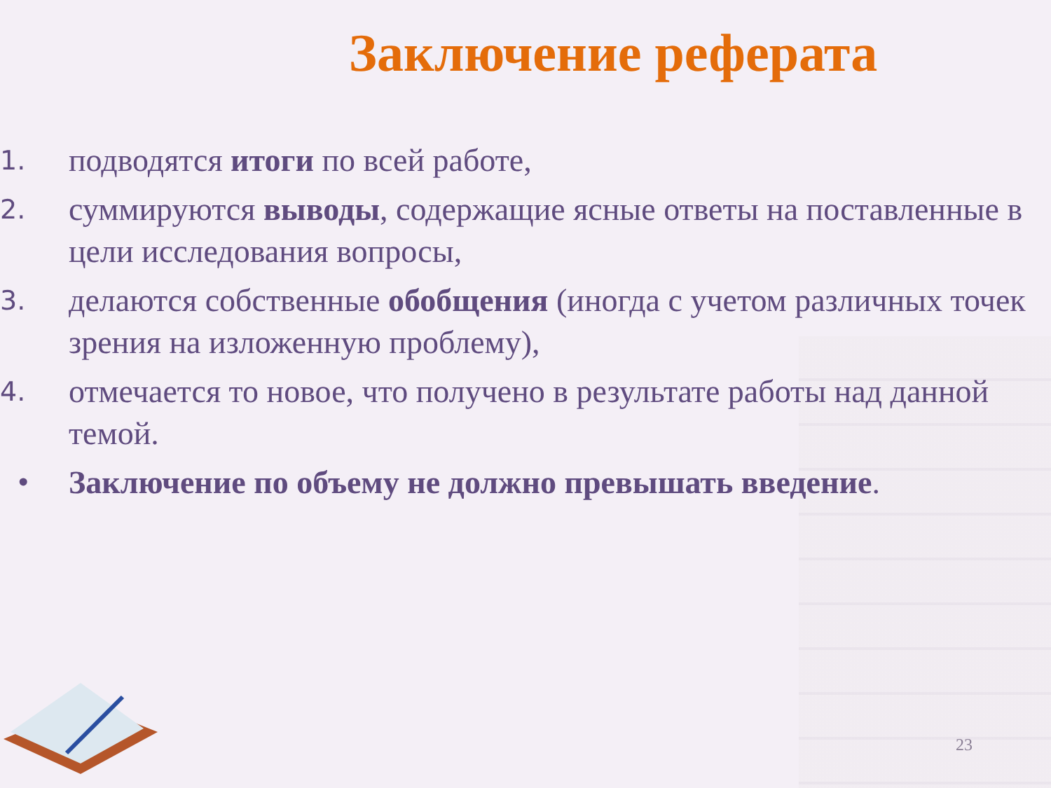Заключение реферата
1.
подводятся итоги по всей работе,
2.
суммируются выводы, содержащие ясные ответы на поставленные в цели исследования вопросы,
3.
делаются собственные обобщения (иногда с учетом различных точек зрения на изложенную проблему),
4.
отмечается то новое, что получено в результате работы над данной темой.
•
Заключение по объему не должно превышать введение.
23